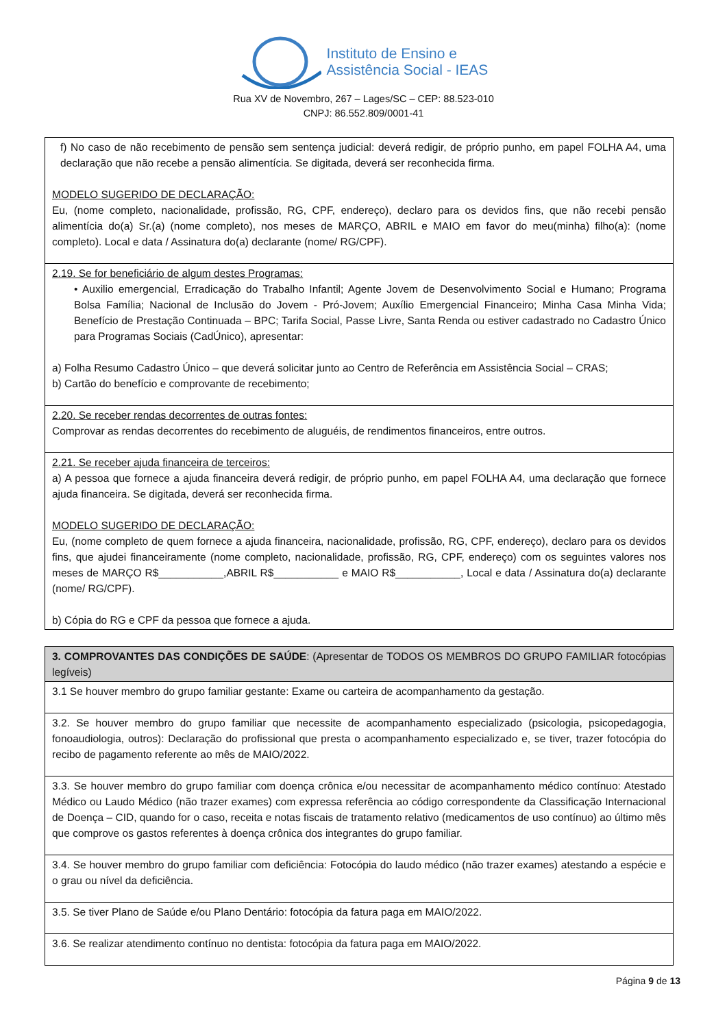Instituto de Ensino e
Assistência Social - IEAS
Rua XV de Novembro, 267 – Lages/SC – CEP: 88.523-010
CNPJ: 86.552.809/0001-41
| f) No caso de não recebimento de pensão sem sentença judicial: deverá redigir, de próprio punho, em papel FOLHA A4, uma declaração que não recebe a pensão alimentícia. Se digitada, deverá ser reconhecida firma. MODELO SUGERIDO DE DECLARAÇÃO: Eu, (nome completo, nacionalidade, profissão, RG, CPF, endereço), declaro para os devidos fins, que não recebi pensão alimentícia do(a) Sr.(a) (nome completo), nos meses de MARÇO, ABRIL e MAIO em favor do meu(minha) filho(a): (nome completo). Local e data / Assinatura do(a) declarante (nome/ RG/CPF). |
| 2.19. Se for beneficiário de algum destes Programas: • Auxilio emergencial, Erradicação do Trabalho Infantil; Agente Jovem de Desenvolvimento Social e Humano; Programa Bolsa Família; Nacional de Inclusão do Jovem - Pró-Jovem; Auxílio Emergencial Financeiro; Minha Casa Minha Vida; Benefício de Prestação Continuada – BPC; Tarifa Social, Passe Livre, Santa Renda ou estiver cadastrado no Cadastro Único para Programas Sociais (CadÚnico), apresentar: a) Folha Resumo Cadastro Único – que deverá solicitar junto ao Centro de Referência em Assistência Social – CRAS; b) Cartão do benefício e comprovante de recebimento; |
| 2.20. Se receber rendas decorrentes de outras fontes: Comprovar as rendas decorrentes do recebimento de aluguéis, de rendimentos financeiros, entre outros. |
| 2.21. Se receber ajuda financeira de terceiros: a) A pessoa que fornece a ajuda financeira deverá redigir, de próprio punho, em papel FOLHA A4, uma declaração que fornece ajuda financeira. Se digitada, deverá ser reconhecida firma. MODELO SUGERIDO DE DECLARAÇÃO: Eu, (nome completo de quem fornece a ajuda financeira, nacionalidade, profissão, RG, CPF, endereço), declaro para os devidos fins, que ajudei financeiramente (nome completo, nacionalidade, profissão, RG, CPF, endereço) com os seguintes valores nos meses de MARÇO R$___________,ABRIL R$___________ e MAIO R$___________, Local e data / Assinatura do(a) declarante (nome/ RG/CPF). b) Cópia do RG e CPF da pessoa que fornece a ajuda. |
| 3. COMPROVANTES DAS CONDIÇÕES DE SAÚDE : (Apresentar de TODOS OS MEMBROS DO GRUPO FAMILIAR fotocópias legíveis) |
| 3.1 Se houver membro do grupo familiar gestante: Exame ou carteira de acompanhamento da gestação. |
| 3.2. Se houver membro do grupo familiar que necessite de acompanhamento especializado (psicologia, psicopedagogia, fonoaudiologia, outros): Declaração do profissional que presta o acompanhamento especializado e, se tiver, trazer fotocópia do recibo de pagamento referente ao mês de MAIO/2022. |
| 3.3. Se houver membro do grupo familiar com doença crônica e/ou necessitar de acompanhamento médico contínuo: Atestado Médico ou Laudo Médico (não trazer exames) com expressa referência ao código correspondente da Classificação Internacional de Doença – CID, quando for o caso, receita e notas fiscais de tratamento relativo (medicamentos de uso contínuo) ao último mês que comprove os gastos referentes à doença crônica dos integrantes do grupo familiar. |
| 3.4. Se houver membro do grupo familiar com deficiência: Fotocópia do laudo médico (não trazer exames) atestando a espécie e o grau ou nível da deficiência. |
| 3.5. Se tiver Plano de Saúde e/ou Plano Dentário: fotocópia da fatura paga em MAIO/2022. |
| 3.6. Se realizar atendimento contínuo no dentista: fotocópia da fatura paga em MAIO/2022. |
Página 9 de 13